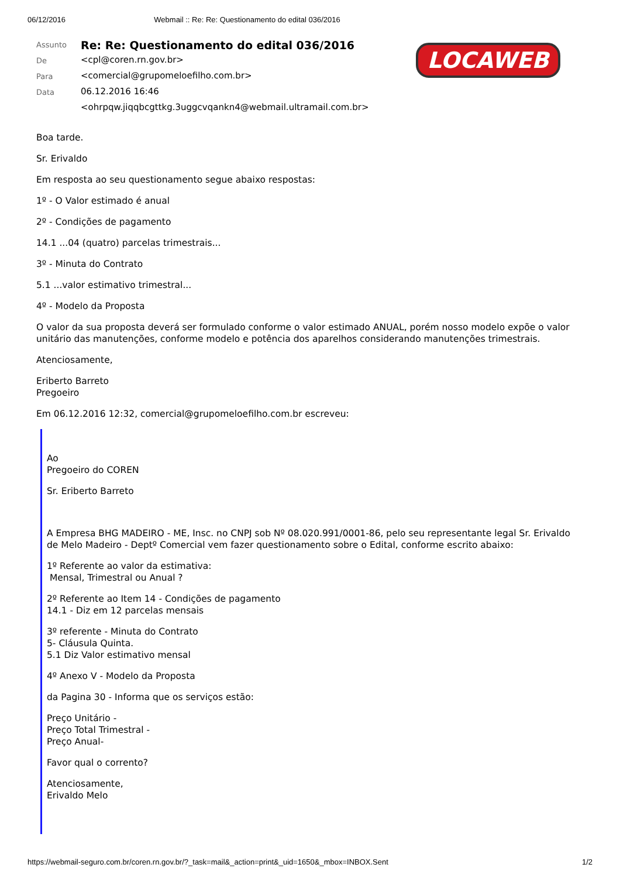06/12/2016 Webmail :: Re: Re: Questionamento do edital 036/2016
| Assunto | Re: Re: Questionamento do edital 036/2016 |
| De | <cpl@coren.rn.gov.br> |
| Para | <comercial@grupomeloefilho.com.br> |
| Data | 06.12.2016 16:46 |
| | <ohrpqw.jiqqbcgttkg.3uggcvqankn4@webmail.ultramail.com.br> |
LOCAWEB
Boa tarde.
Sr. Erivaldo
Em resposta ao seu questionamento segue abaixo respostas:
1º - O Valor estimado é anual
2º - Condições de pagamento
14.1 ...04 (quatro) parcelas trimestrais...
3º - Minuta do Contrato
5.1 ...valor estimativo trimestral...
4º - Modelo da Proposta
O valor da sua proposta deverá ser formulado conforme o valor estimado ANUAL, porém nosso modelo expõe o valor unitário das manutenções, conforme modelo e potência dos aparelhos considerando manutenções trimestrais.
Atenciosamente,
Eriberto Barreto
Pregoeiro
Em 06.12.2016 12:32, comercial@grupomeloefilho.com.br escreveu:
Ao
Pregoeiro do COREN
Sr. Eriberto Barreto
A Empresa BHG MADEIRO - ME, Insc. no CNPJ sob Nº 08.020.991/0001-86, pelo seu representante legal Sr. Erivaldo de Melo Madeiro - Deptº Comercial vem fazer questionamento sobre o Edital, conforme escrito abaixo:
1º Referente ao valor da estimativa:
Mensal, Trimestral ou Anual ?
2º Referente ao Item 14 - Condições de pagamento
14.1 - Diz em 12 parcelas mensais
3º referente - Minuta do Contrato
5- Cláusula Quinta.
5.1 Diz Valor estimativo mensal
4º Anexo V - Modelo da Proposta
da Pagina 30 - Informa que os serviços estão:
Preço Unitário -
Preço Total Trimestral -
Preço Anual-
Favor qual o corrento?
Atenciosamente,
Erivaldo Melo
https://webmail-seguro.com.br/coren.rn.gov.br/?_task=mail&_action=print&_uid=1650&_mbox=INBOX.Sent 1/2